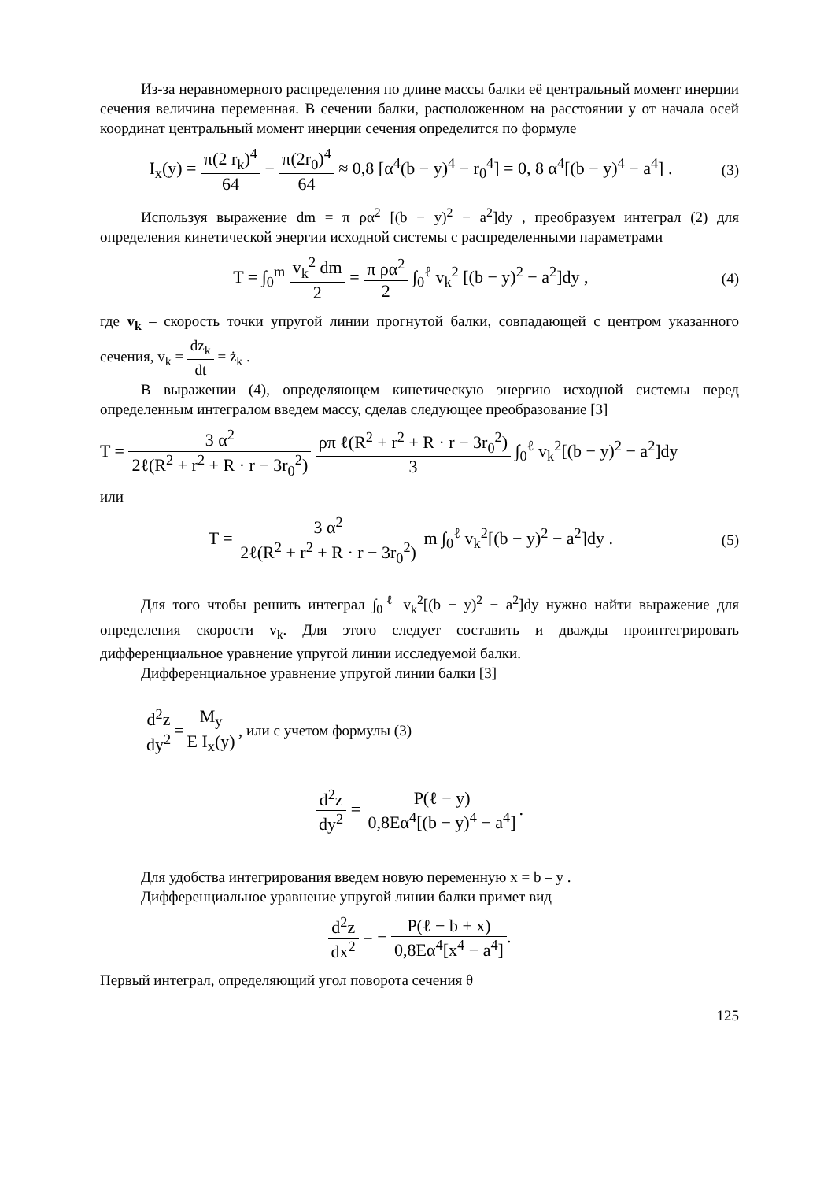Из-за неравномерного распределения по длине массы балки её центральный момент инерции сечения величина переменная. В сечении балки, расположенном на расстоянии y от начала осей координат центральный момент инерции сечения определится по формуле
I<sub>x</sub>(y) = π(2 r<sub>k</sub>)<sup>4</sup> 64 − π(2r<sub>0</sub>)<sup>4</sup> 64 ≈ 0,8 [α<sup>4</sup>(b − y)<sup>4</sup> − r<sub>0</sub><sup>4</sup>] = 0, 8 α<sup>4</sup>[(b − y)<sup>4</sup> − a<sup>4</sup>] .
(3)
Используя выражение dm = π ρα<sup>2</sup> [(b − y)<sup>2</sup> − a<sup>2</sup>]dy , преобразуем интеграл (2) для определения кинетической энергии исходной системы с распределенными параметрами
T = ∫<sub>0</sub><sup>m</sup> v<sub>k</sub><sup>2</sup> dm 2 = π ρα<sup>2</sup> 2 ∫<sub>0</sub><sup>ℓ</sup> v<sub>k</sub><sup>2</sup> [(b − y)<sup>2</sup> − a<sup>2</sup>]dy ,
(4)
где v<sub>k</sub> – скорость точки упругой линии прогнутой балки, совпадающей с центром указанного сечения, v<sub>k</sub> = dz<sub>k</sub> dt = ż<sub>k</sub> .
В выражении (4), определяющем кинетическую энергию исходной системы перед определенным интегралом введем массу, сделав следующее преобразование [3]
T = 3 α<sup>2</sup> 2ℓ(R<sup>2</sup> + r<sup>2</sup> + R · r − 3r<sub>0</sub><sup>2</sup>) ρπ ℓ(R<sup>2</sup> + r<sup>2</sup> + R · r − 3r<sub>0</sub><sup>2</sup>) 3 ∫<sub>0</sub><sup>ℓ</sup> v<sub>k</sub><sup>2</sup>[(b − y)<sup>2</sup> − a<sup>2</sup>]dy
или
T = 3 α<sup>2</sup> 2ℓ(R<sup>2</sup> + r<sup>2</sup> + R · r − 3r<sub>0</sub><sup>2</sup>) m ∫<sub>0</sub><sup>ℓ</sup> v<sub>k</sub><sup>2</sup>[(b − y)<sup>2</sup> − a<sup>2</sup>]dy .
(5)
Для того чтобы решить интеграл ∫<sub>0</sub><sup>ℓ</sup> v<sub>k</sub><sup>2</sup>[(b − y)<sup>2</sup> − a<sup>2</sup>]dy нужно найти выражение для определения скорости v<sub>k</sub>. Для этого следует составить и дважды проинтегрировать дифференциальное уравнение упругой линии исследуемой балки.
Дифференциальное уравнение упругой линии балки [3]
d<sup>2</sup>z dy<sup>2</sup> = M<sub>y</sub> E I<sub>x</sub>(y), или с учетом формулы (3)
d<sup>2</sup>z dy<sup>2</sup> = P(ℓ − y) 0,8Eα<sup>4</sup>[(b − y)<sup>4</sup> − a<sup>4</sup>].
Для удобства интегрирования введем новую переменную x = b – y .
Дифференциальное уравнение упругой линии балки примет вид
d<sup>2</sup>z dx<sup>2</sup> = − P(ℓ − b + x) 0,8Eα<sup>4</sup>[x<sup>4</sup> − a<sup>4</sup>].
Первый интеграл, определяющий угол поворота сечения θ
125